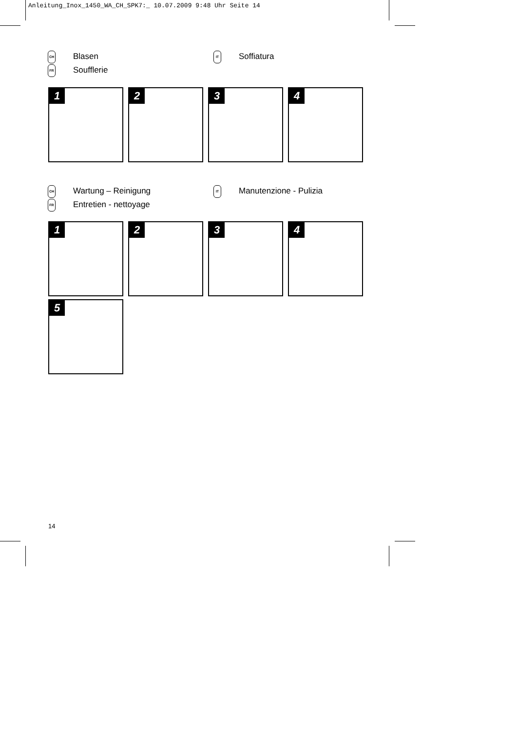Anleitung_Inox_1450_WA_CH_SPK7:_ 10.07.2009 9:48 Uhr Seite 14
| CH | Blasen | IT | Soffiatura |
| FR | Soufflerie | | |
1
2
3
4
| CH | Wartung – Reinigung | IT | Manutenzione - Pulizia |
| FR | Entretien - nettoyage | | |
1
2
3
4
5
14